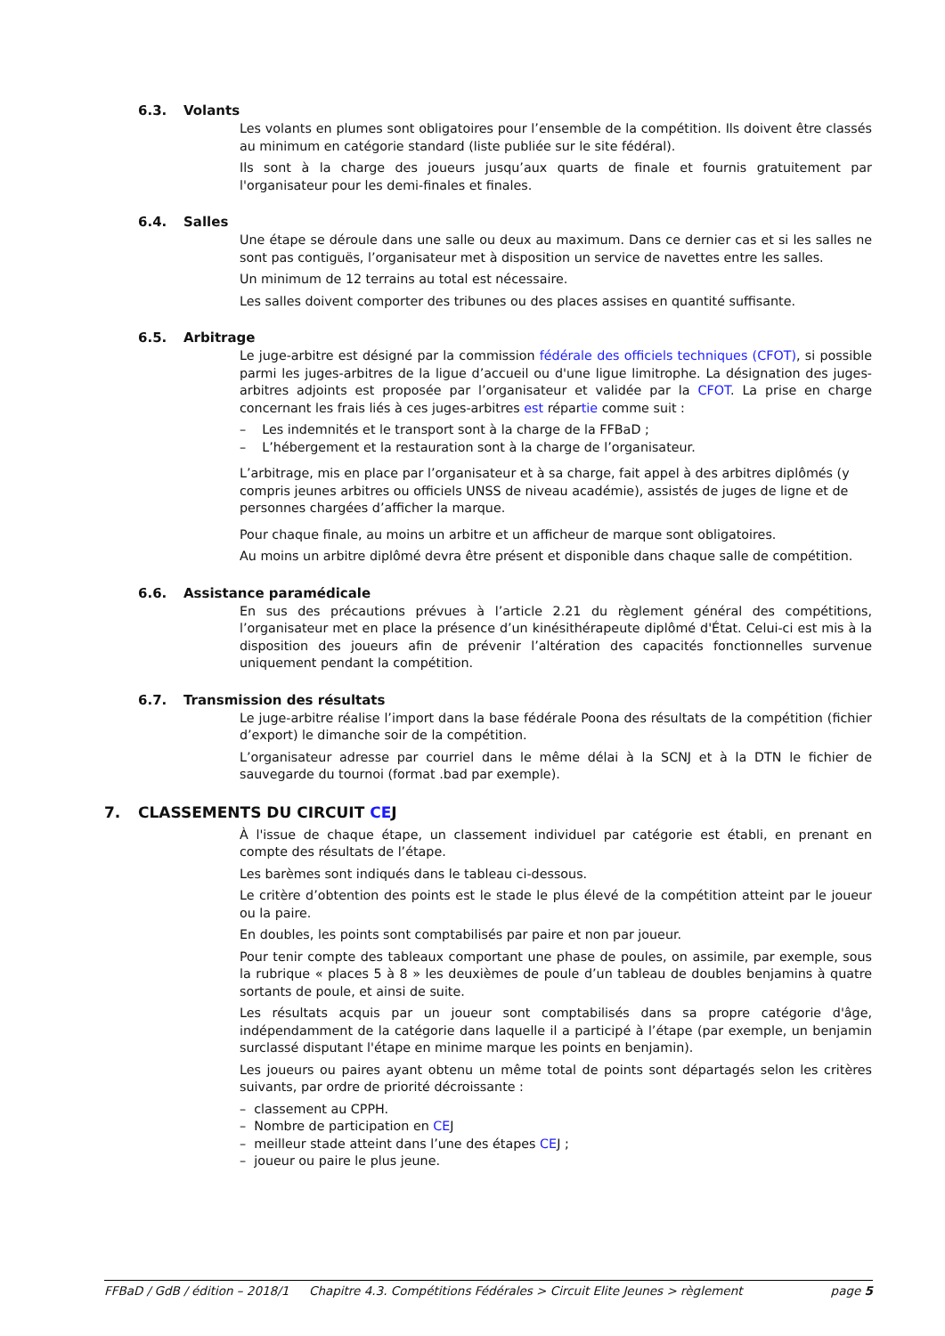6.3. Volants
Les volants en plumes sont obligatoires pour l’ensemble de la compétition. Ils doivent être classés au minimum en catégorie standard (liste publiée sur le site fédéral).
Ils sont à la charge des joueurs jusqu’aux quarts de finale et fournis gratuitement par l'organisateur pour les demi-finales et finales.
6.4. Salles
Une étape se déroule dans une salle ou deux au maximum. Dans ce dernier cas et si les salles ne sont pas contiguës, l’organisateur met à disposition un service de navettes entre les salles.
Un minimum de 12 terrains au total est nécessaire.
Les salles doivent comporter des tribunes ou des places assises en quantité suffisante.
6.5. Arbitrage
Le juge-arbitre est désigné par la commission fédérale des officiels techniques (CFOT), si possible parmi les juges-arbitres de la ligue d’accueil ou d'une ligue limitrophe. La désignation des juges-arbitres adjoints est proposée par l’organisateur et validée par la CFOT. La prise en charge concernant les frais liés à ces juges-arbitres est répartie comme suit :
– Les indemnités et le transport sont à la charge de la FFBaD ;
– L’hébergement et la restauration sont à la charge de l’organisateur.
L’arbitrage, mis en place par l’organisateur et à sa charge, fait appel à des arbitres diplômés (y compris jeunes arbitres ou officiels UNSS de niveau académie), assistés de juges de ligne et de personnes chargées d’afficher la marque.
Pour chaque finale, au moins un arbitre et un afficheur de marque sont obligatoires.
Au moins un arbitre diplômé devra être présent et disponible dans chaque salle de compétition.
6.6. Assistance paramédicale
En sus des précautions prévues à l’article 2.21 du règlement général des compétitions, l’organisateur met en place la présence d’un kinésithérapeute diplômé d'État. Celui-ci est mis à la disposition des joueurs afin de prévenir l’altération des capacités fonctionnelles survenue uniquement pendant la compétition.
6.7. Transmission des résultats
Le juge-arbitre réalise l’import dans la base fédérale Poona des résultats de la compétition (fichier d’export) le dimanche soir de la compétition.
L’organisateur adresse par courriel dans le même délai à la SCNJ et à la DTN le fichier de sauvegarde du tournoi (format .bad par exemple).
7. CLASSEMENTS DU CIRCUIT CEJ
À l'issue de chaque étape, un classement individuel par catégorie est établi, en prenant en compte des résultats de l’étape.
Les barèmes sont indiqués dans le tableau ci-dessous.
Le critère d’obtention des points est le stade le plus élevé de la compétition atteint par le joueur ou la paire.
En doubles, les points sont comptabilisés par paire et non par joueur.
Pour tenir compte des tableaux comportant une phase de poules, on assimile, par exemple, sous la rubrique « places 5 à 8 » les deuxièmes de poule d’un tableau de doubles benjamins à quatre sortants de poule, et ainsi de suite.
Les résultats acquis par un joueur sont comptabilisés dans sa propre catégorie d'âge, indépendamment de la catégorie dans laquelle il a participé à l’étape (par exemple, un benjamin surclassé disputant l'étape en minime marque les points en benjamin).
Les joueurs ou paires ayant obtenu un même total de points sont départagés selon les critères suivants, par ordre de priorité décroissante :
– classement au CPPH.
– Nombre de participation en CEJ
– meilleur stade atteint dans l’une des étapes CEJ ;
– joueur ou paire le plus jeune.
FFBaD / GdB / édition – 2018/1 Chapitre 4.3. Compétitions Fédérales > Circuit Elite Jeunes > règlement page 5